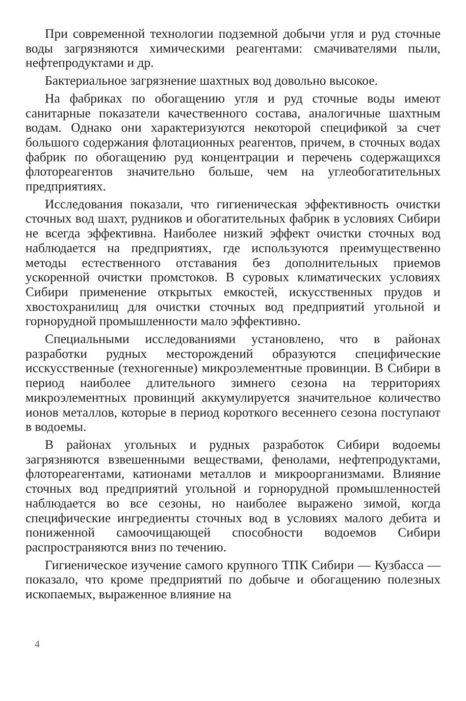При современной технологии подземной добычи угля и руд сточные воды загрязняются химическими реагентами: смачивателями пыли, нефтепродуктами и др.
Бактериальное загрязнение шахтных вод довольно высокое.
На фабриках по обогащению угля и руд сточные воды имеют санитарные показатели качественного состава, аналогичные шахтным водам. Однако они характеризуются некоторой спецификой за счет большого содержания флотационных реагентов, причем, в сточных водах фабрик по обогащению руд концентрации и перечень содержащихся флотореагентов значительно больше, чем на углеобогатительных предприятиях.
Исследования показали, что гигиеническая эффективность очистки сточных вод шахт, рудников и обогатительных фабрик в условиях Сибири не всегда эффективна. Наиболее низкий эффект очистки сточных вод наблюдается на предприятиях, где используются преимущественно методы естественного отставания без дополнительных приемов ускоренной очистки промстоков. В суровых климатических условиях Сибири применение открытых емкостей, искусственных прудов и хвостохранилищ для очистки сточных вод предприятий угольной и горнорудной промышленности мало эффективно.
Специальными исследованиями установлено, что в районах разработки рудных месторождений образуются специфические исскусственные (техногенные) микроэлементные провинции. В Сибири в период наиболее длительного зимнего сезона на территориях микроэлементных провинций аккумулируется значительное количество ионов металлов, которые в период короткого весеннего сезона поступают в водоемы.
В районах угольных и рудных разработок Сибири водоемы загрязняются взвешенными веществами, фенолами, нефтепродуктами, флотореагентами, катионами металлов и микроорганизмами. Влияние сточных вод предприятий угольной и горнорудной промышленностей наблюдается во все сезоны, но наиболее выражено зимой, когда специфические ингредиенты сточных вод в условиях малого дебита и пониженной самоочищающей способности водоемов Сибири распространяются вниз по течению.
Гигиеническое изучение самого крупного ТПК Сибири — Кузбасса — показало, что кроме предприятий по добыче и обогащению полезных ископаемых, выраженное влияние на
4